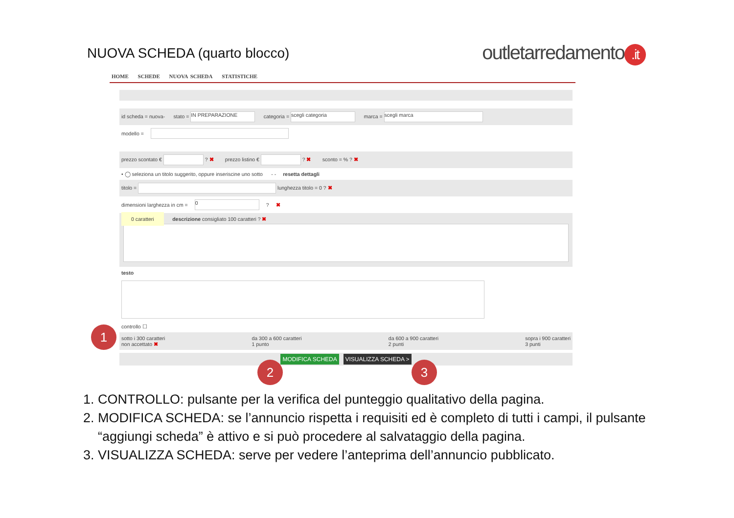NUOVA SCHEDA (quarto blocco)
outletarredamento.it
HOME SCHEDE NUOVA SCHEDA STATISTICHE
id scheda = nuova- stato = IN PREPARAZIONE categoria = scegli categoria marca = scegli marca
modello =
prezzo scontato € ? ✖ prezzo listino € ? ✖ sconto = % ? ✖
• ◯ seleziona un titolo suggerito, oppure inseriscine uno sotto - - resetta dettagli
titolo = lunghezza titolo = 0 ? ✖
dimensioni larghezza in cm = 0 ? ✖
0 caratteri descrizione consigliato 100 caratteri ? ✖
testo
controllo ☐
sotto i 300 caratteri
non accettato ✖
da 300 a 600 caratteri
1 punto
da 600 a 900 caratteri
2 punti
sopra i 900 caratteri
3 punti
MODIFICA SCHEDA VISUALIZZA SCHEDA >
1
2 3
1. CONTROLLO: pulsante per la verifica del punteggio qualitativo della pagina.
2. MODIFICA SCHEDA: se l’annuncio rispetta i requisiti ed è completo di tutti i campi, il pulsante “aggiungi scheda” è attivo e si può procedere al salvataggio della pagina.
3. VISUALIZZA SCHEDA: serve per vedere l’anteprima dell’annuncio pubblicato.